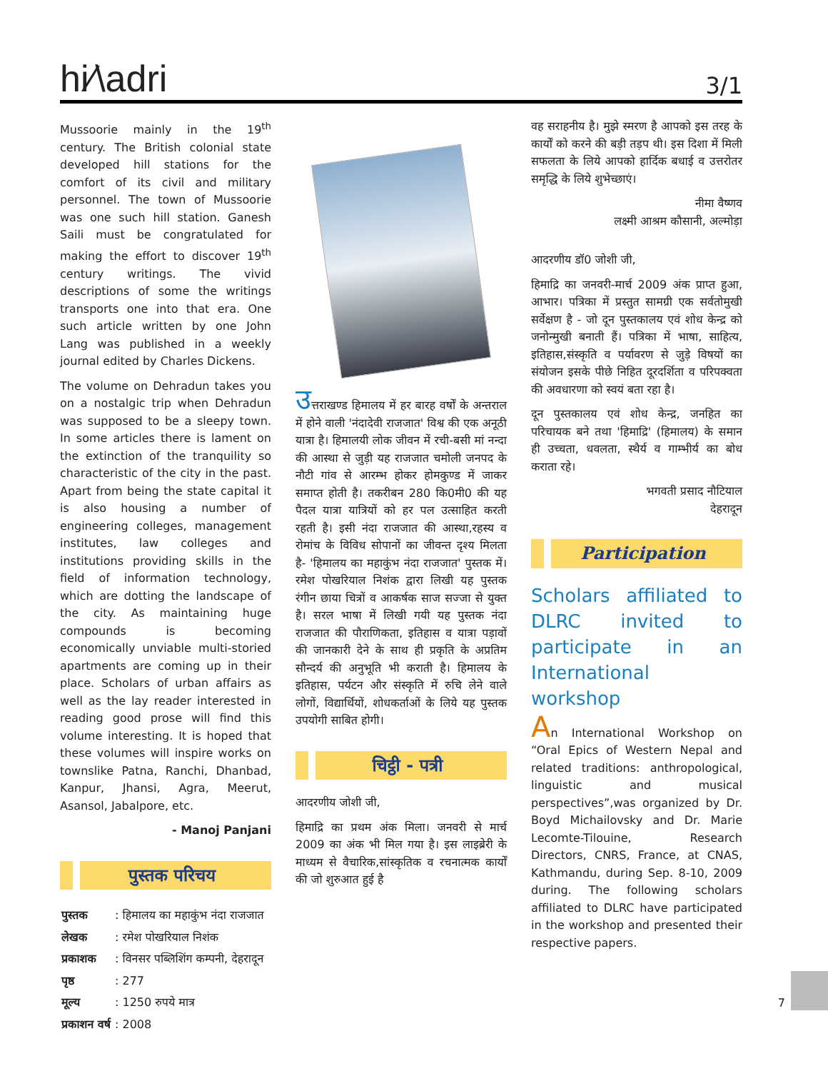hi⁄\adri 3/1
Mussoorie mainly in the 19<sup>th</sup> century. The British colonial state developed hill stations for the comfort of its civil and military personnel. The town of Mussoorie was one such hill station. Ganesh Saili must be congratulated for making the effort to discover 19<sup>th</sup> century writings. The vivid descriptions of some the writings transports one into that era. One such article written by one John Lang was published in a weekly journal edited by Charles Dickens.
The volume on Dehradun takes you on a nostalgic trip when Dehradun was supposed to be a sleepy town. In some articles there is lament on the extinction of the tranquility so characteristic of the city in the past. Apart from being the state capital it is also housing a number of engineering colleges, management institutes, law colleges and institutions providing skills in the field of information technology, which are dotting the landscape of the city. As maintaining huge compounds is becoming economically unviable multi-storied apartments are coming up in their place. Scholars of urban affairs as well as the lay reader interested in reading good prose will find this volume interesting. It is hoped that these volumes will inspire works on townslike Patna, Ranchi, Dhanbad, Kanpur, Jhansi, Agra, Meerut, Asansol, Jabalpore, etc.
- Manoj Panjani
पुस्तक परिचय
| पुस्तक | : हिमालय का महाकुंभ नंदा राजजात |
| लेखक | : रमेश पोखरियाल निशंक |
| प्रकाशक | : विनसर पब्लिशिंग कम्पनी, देहरादून |
| पृष्ठ | : 277 |
| मूल्य | : 1250 रुपये मात्र |
| प्रकाशन वर्ष | : 2008 |
उत्तराखण्ड हिमालय में हर बारह वर्षों के अन्तराल में होने वाली 'नंदादेवी राजजात' विश्व की एक अनूठी यात्रा है। हिमालयी लोक जीवन में रची-बसी मां नन्दा की आस्था से जुड़ी यह राजजात चमोली जनपद के नौटी गांव से आरम्भ होकर होमकुण्ड में जाकर समाप्त होती है। तकरीबन 280 कि0मी0 की यह पैदल यात्रा यात्रियों को हर पल उत्साहित करती रहती है। इसी नंदा राजजात की आस्था,रहस्य व रोमांच के विविध सोपानों का जीवन्त दृश्य मिलता है- 'हिमालय का महाकुंभ नंदा राजजात' पुस्तक में। रमेश पोखरियाल निशंक द्वारा लिखी यह पुस्तक रंगीन छाया चित्रों व आकर्षक साज सज्जा से युक्त है। सरल भाषा में लिखी गयी यह पुस्तक नंदा राजजात की पौराणिकता, इतिहास व यात्रा पड़ावों की जानकारी देने के साथ ही प्रकृति के अप्रतिम सौन्दर्य की अनुभूति भी कराती है। हिमालय के इतिहास, पर्यटन और संस्कृति में रुचि लेने वाले लोगों, विद्यार्थियों, शोधकर्ताओं के लिये यह पुस्तक उपयोगी साबित होगी।
चिट्ठी - पत्री
आदरणीय जोशी जी,
हिमाद्रि का प्रथम अंक मिला। जनवरी से मार्च 2009 का अंक भी मिल गया है। इस लाइब्रेरी के माध्यम से वैचारिक,सांस्कृतिक व रचनात्मक कार्यों की जो शुरुआत हुई है
वह सराहनीय है। मुझे स्मरण है आपको इस तरह के कार्यों को करने की बड़ी तड़प थी। इस दिशा में मिली सफलता के लिये आपको हार्दिक बधाई व उत्तरोतर समृद्धि के लिये शुभेच्छाएं।
नीमा वैष्णव
लक्ष्मी आश्रम कौसानी, अल्मोड़ा
आदरणीय डॉ0 जोशी जी,
हिमाद्रि का जनवरी-मार्च 2009 अंक प्राप्त हुआ, आभार। पत्रिका में प्रस्तुत सामग्री एक सर्वतोमुखी सर्वेक्षण है - जो दून पुस्तकालय एवं शोध केन्द्र को जनोन्मुखी बनाती हैं। पत्रिका में भाषा, साहित्य, इतिहास,संस्कृति व पर्यावरण से जुड़े विषयों का संयोजन इसके पीछे निहित दूरदर्शिता व परिपक्वता की अवधारणा को स्वयं बता रहा है।
दून पुस्तकालय एवं शोध केन्द्र, जनहित का परिचायक बने तथा 'हिमाद्रि' (हिमालय) के समान ही उच्चता, धवलता, स्थैर्य व गाम्भीर्य का बोध कराता रहे।
भगवती प्रसाद नौटियाल
देहरादून
Participation
Scholars affiliated to DLRC invited to participate in an International workshop
An International Workshop on “Oral Epics of Western Nepal and related traditions: anthropological, linguistic and musical perspectives”,was organized by Dr. Boyd Michailovsky and Dr. Marie Lecomte-Tilouine, Research Directors, CNRS, France, at CNAS, Kathmandu, during Sep. 8-10, 2009 during. The following scholars affiliated to DLRC have participated in the workshop and presented their respective papers.
7